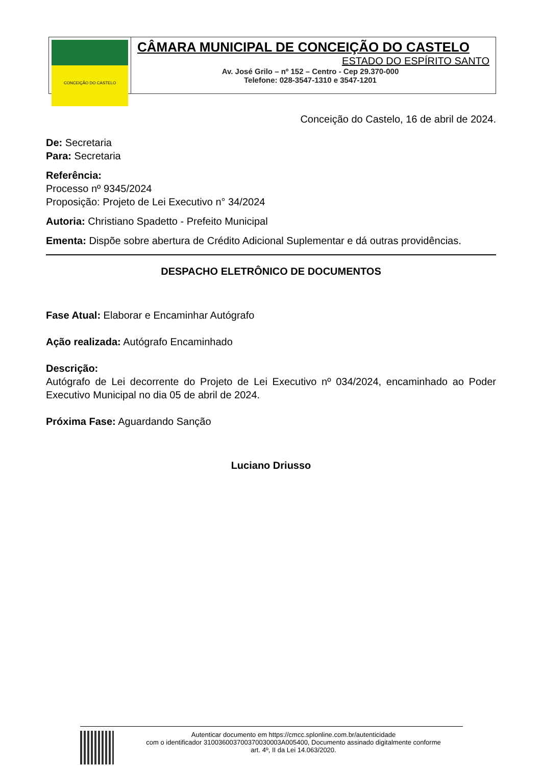CONCEIÇÃO DO CASTELO
CÂMARA MUNICIPAL DE CONCEIÇÃO DO CASTELO
ESTADO DO ESPÍRITO SANTO
Av. José Grilo – nº 152 – Centro - Cep 29.370-000
Telefone: 028-3547-1310 e 3547-1201
Conceição do Castelo, 16 de abril de 2024.
De: Secretaria
Para: Secretaria
Referência:
Processo nº 9345/2024
Proposição: Projeto de Lei Executivo n° 34/2024
Autoria: Christiano Spadetto - Prefeito Municipal
Ementa: Dispõe sobre abertura de Crédito Adicional Suplementar e dá outras providências.
DESPACHO ELETRÔNICO DE DOCUMENTOS
Fase Atual: Elaborar e Encaminhar Autógrafo
Ação realizada: Autógrafo Encaminhado
Descrição:
Autógrafo de Lei decorrente do Projeto de Lei Executivo nº 034/2024, encaminhado ao Poder Executivo Municipal no dia 05 de abril de 2024.
Próxima Fase: Aguardando Sanção
Luciano Driusso
Autenticar documento em https://cmcc.splonline.com.br/autenticidade
com o identificador 310036003700370030003A005400, Documento assinado digitalmente conforme
art. 4º, II da Lei 14.063/2020.